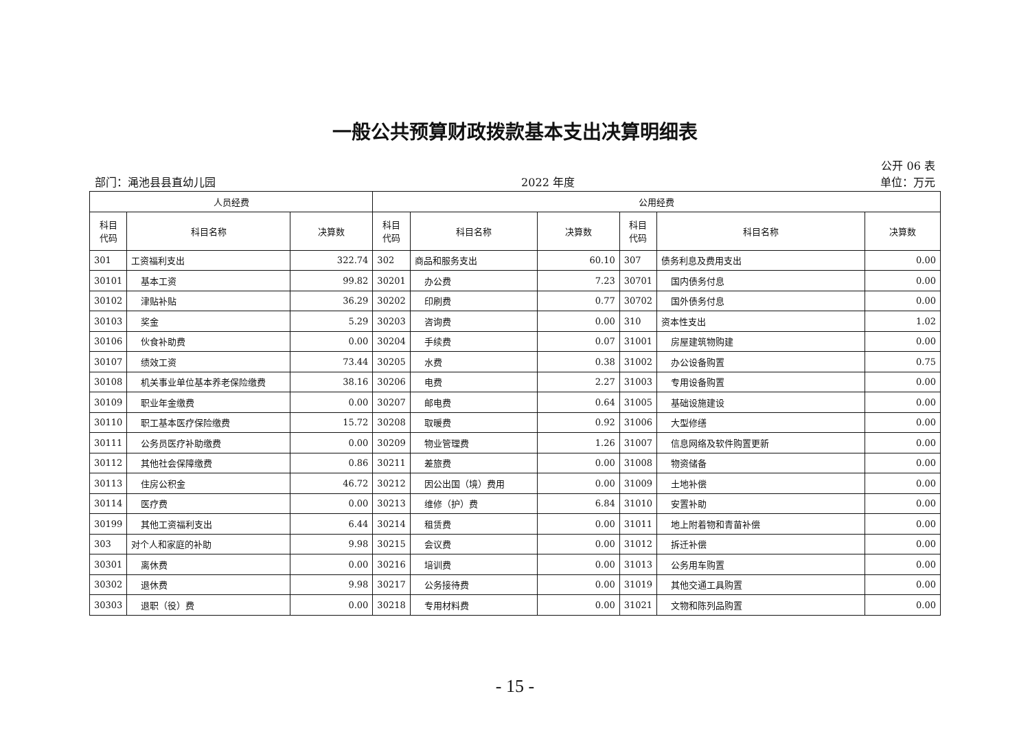一般公共预算财政拨款基本支出决算明细表
公开 06 表
部门：渑池县县直幼儿园 2022 年度 单位：万元
| 人员经费 | | | 公用经费 | | | | | |
| --- | --- | --- | --- | --- | --- | --- | --- | --- |
| 科目 代码 | 科目名称 | 决算数 | 科目 代码 | 科目名称 | 决算数 | 科目 代码 | 科目名称 | 决算数 |
| 301 | 工资福利支出 | 322.74 | 302 | 商品和服务支出 | 60.10 | 307 | 债务利息及费用支出 | 0.00 |
| 30101 | 基本工资 | 99.82 | 30201 | 办公费 | 7.23 | 30701 | 国内债务付息 | 0.00 |
| 30102 | 津贴补贴 | 36.29 | 30202 | 印刷费 | 0.77 | 30702 | 国外债务付息 | 0.00 |
| 30103 | 奖金 | 5.29 | 30203 | 咨询费 | 0.00 | 310 | 资本性支出 | 1.02 |
| 30106 | 伙食补助费 | 0.00 | 30204 | 手续费 | 0.07 | 31001 | 房屋建筑物购建 | 0.00 |
| 30107 | 绩效工资 | 73.44 | 30205 | 水费 | 0.38 | 31002 | 办公设备购置 | 0.75 |
| 30108 | 机关事业单位基本养老保险缴费 | 38.16 | 30206 | 电费 | 2.27 | 31003 | 专用设备购置 | 0.00 |
| 30109 | 职业年金缴费 | 0.00 | 30207 | 邮电费 | 0.64 | 31005 | 基础设施建设 | 0.00 |
| 30110 | 职工基本医疗保险缴费 | 15.72 | 30208 | 取暖费 | 0.92 | 31006 | 大型修缮 | 0.00 |
| 30111 | 公务员医疗补助缴费 | 0.00 | 30209 | 物业管理费 | 1.26 | 31007 | 信息网络及软件购置更新 | 0.00 |
| 30112 | 其他社会保障缴费 | 0.86 | 30211 | 差旅费 | 0.00 | 31008 | 物资储备 | 0.00 |
| 30113 | 住房公积金 | 46.72 | 30212 | 因公出国（境）费用 | 0.00 | 31009 | 土地补偿 | 0.00 |
| 30114 | 医疗费 | 0.00 | 30213 | 维修（护）费 | 6.84 | 31010 | 安置补助 | 0.00 |
| 30199 | 其他工资福利支出 | 6.44 | 30214 | 租赁费 | 0.00 | 31011 | 地上附着物和青苗补偿 | 0.00 |
| 303 | 对个人和家庭的补助 | 9.98 | 30215 | 会议费 | 0.00 | 31012 | 拆迁补偿 | 0.00 |
| 30301 | 离休费 | 0.00 | 30216 | 培训费 | 0.00 | 31013 | 公务用车购置 | 0.00 |
| 30302 | 退休费 | 9.98 | 30217 | 公务接待费 | 0.00 | 31019 | 其他交通工具购置 | 0.00 |
| 30303 | 退职（役）费 | 0.00 | 30218 | 专用材料费 | 0.00 | 31021 | 文物和陈列品购置 | 0.00 |
- 15 -